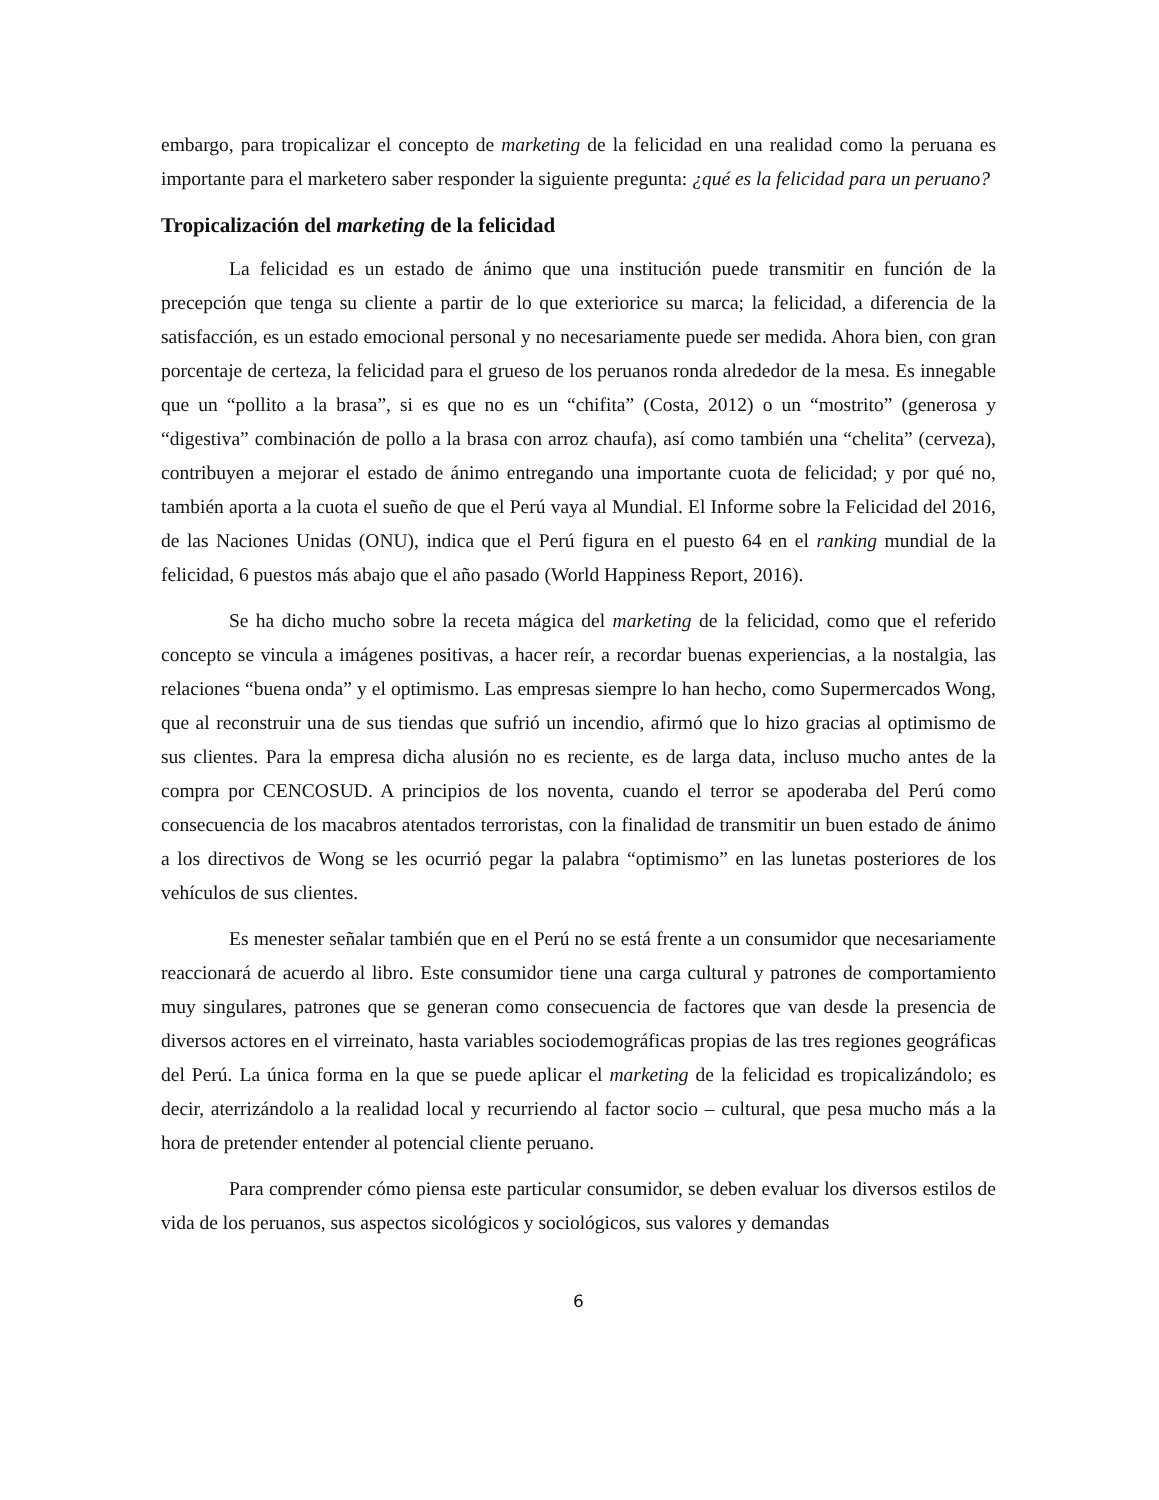embargo, para tropicalizar el concepto de marketing de la felicidad en una realidad como la peruana es importante para el marketero saber responder la siguiente pregunta: ¿qué es la felicidad para un peruano?
Tropicalización del marketing de la felicidad
La felicidad es un estado de ánimo que una institución puede transmitir en función de la precepción que tenga su cliente a partir de lo que exteriorice su marca; la felicidad, a diferencia de la satisfacción, es un estado emocional personal y no necesariamente puede ser medida. Ahora bien, con gran porcentaje de certeza, la felicidad para el grueso de los peruanos ronda alrededor de la mesa. Es innegable que un “pollito a la brasa”, si es que no es un “chifita” (Costa, 2012) o un “mostrito” (generosa y “digestiva” combinación de pollo a la brasa con arroz chaufa), así como también una “chelita” (cerveza), contribuyen a mejorar el estado de ánimo entregando una importante cuota de felicidad; y por qué no, también aporta a la cuota el sueño de que el Perú vaya al Mundial. El Informe sobre la Felicidad del 2016, de las Naciones Unidas (ONU), indica que el Perú figura en el puesto 64 en el ranking mundial de la felicidad, 6 puestos más abajo que el año pasado (World Happiness Report, 2016).
Se ha dicho mucho sobre la receta mágica del marketing de la felicidad, como que el referido concepto se vincula a imágenes positivas, a hacer reír, a recordar buenas experiencias, a la nostalgia, las relaciones “buena onda” y el optimismo. Las empresas siempre lo han hecho, como Supermercados Wong, que al reconstruir una de sus tiendas que sufrió un incendio, afirmó que lo hizo gracias al optimismo de sus clientes. Para la empresa dicha alusión no es reciente, es de larga data, incluso mucho antes de la compra por CENCOSUD. A principios de los noventa, cuando el terror se apoderaba del Perú como consecuencia de los macabros atentados terroristas, con la finalidad de transmitir un buen estado de ánimo a los directivos de Wong se les ocurrió pegar la palabra “optimismo” en las lunetas posteriores de los vehículos de sus clientes.
Es menester señalar también que en el Perú no se está frente a un consumidor que necesariamente reaccionará de acuerdo al libro. Este consumidor tiene una carga cultural y patrones de comportamiento muy singulares, patrones que se generan como consecuencia de factores que van desde la presencia de diversos actores en el virreinato, hasta variables sociodemográficas propias de las tres regiones geográficas del Perú. La única forma en la que se puede aplicar el marketing de la felicidad es tropicalizándolo; es decir, aterrizándolo a la realidad local y recurriendo al factor socio – cultural, que pesa mucho más a la hora de pretender entender al potencial cliente peruano.
Para comprender cómo piensa este particular consumidor, se deben evaluar los diversos estilos de vida de los peruanos, sus aspectos sicológicos y sociológicos, sus valores y demandas
6